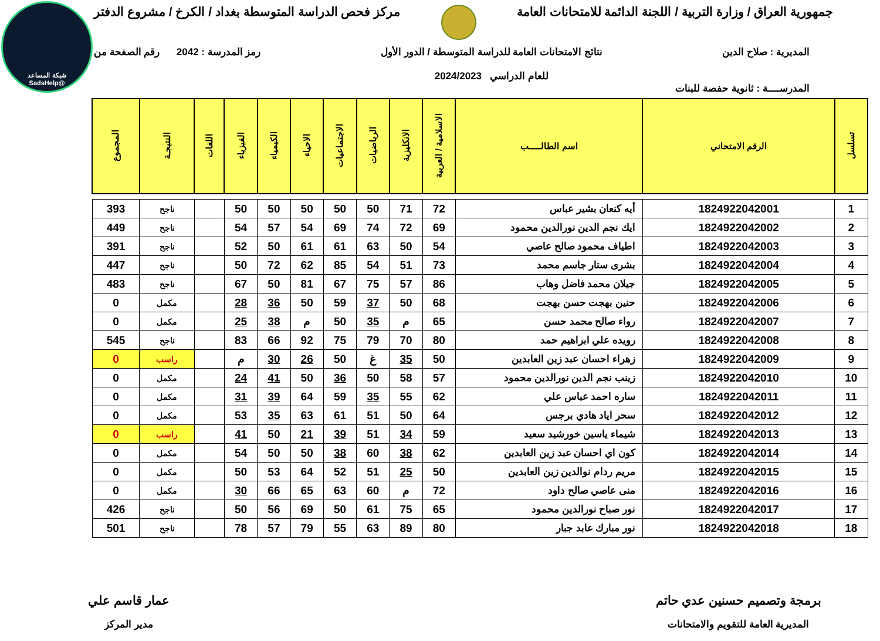شبكة المساعد
@SadsHelp
جمهورية العراق / وزارة التربية / اللجنة الدائمة للامتحانات العامة مركز فحص الدراسة المتوسطة بغداد / الكرخ / مشروع الدفتر
المديرية : صلاح الدين نتائج الامتحانات العامة للدراسة المتوسطة / الدور الأول
للعام الدراسي 2024/2023 رمز المدرسة : 2042 رقم الصفحة من
المدرســــة : ثانوية حفصة للبنات
| تسلسل | الرقم الامتحاني | اسم الطالـــــب | الاسلامية / العربية | الانكليزية | الرياضيات | الاجتماعيات | الاحياء | الكيمياء | الفيزياء | اللغات | النتيجـة | المجموع |
| --- | --- | --- | --- | --- | --- | --- | --- | --- | --- | --- | --- | --- |
| 1 | 1824922042001 | أيه كنعان بشير عباس | 72 | 71 | 50 | 50 | 50 | 50 | 50 | | ناجح | 393 |
| 2 | 1824922042002 | ايك نجم الدين نورالدين محمود | 69 | 72 | 74 | 69 | 54 | 57 | 54 | | ناجح | 449 |
| 3 | 1824922042003 | اطياف محمود صالح عاصي | 54 | 50 | 63 | 61 | 61 | 50 | 52 | | ناجح | 391 |
| 4 | 1824922042004 | بشرى ستار جاسم محمد | 73 | 51 | 54 | 85 | 62 | 72 | 50 | | ناجح | 447 |
| 5 | 1824922042005 | جيلان محمد فاضل وهاب | 86 | 57 | 75 | 67 | 81 | 50 | 67 | | ناجح | 483 |
| 6 | 1824922042006 | حنين بهجت حسن بهجت | 68 | 50 | 37 | 59 | 50 | 36 | 28 | | مكمل | 0 |
| 7 | 1824922042007 | رواء صالح محمد حسن | 65 | م | 35 | 50 | م | 38 | 25 | | مكمل | 0 |
| 8 | 1824922042008 | رويده علي ابراهيم حمد | 80 | 70 | 79 | 75 | 92 | 66 | 83 | | ناجح | 545 |
| 9 | 1824922042009 | زهراء احسان عبد زين العابدين | 50 | 35 | غ | 50 | 26 | 30 | م | | راسب | 0 |
| 10 | 1824922042010 | زينب نجم الدين نورالدين محمود | 57 | 58 | 50 | 36 | 50 | 41 | 24 | | مكمل | 0 |
| 11 | 1824922042011 | ساره احمد عباس علي | 62 | 55 | 35 | 59 | 64 | 39 | 31 | | مكمل | 0 |
| 12 | 1824922042012 | سحر اياد هادي برجس | 64 | 50 | 51 | 61 | 63 | 35 | 53 | | مكمل | 0 |
| 13 | 1824922042013 | شيماء ياسين خورشيد سعيد | 59 | 34 | 51 | 39 | 21 | 50 | 41 | | راسب | 0 |
| 14 | 1824922042014 | كون اي احسان عبد زين العابدين | 62 | 38 | 60 | 38 | 50 | 50 | 54 | | مكمل | 0 |
| 15 | 1824922042015 | مريم ردام نوالدين زين العابدين | 50 | 25 | 51 | 52 | 64 | 53 | 50 | | مكمل | 0 |
| 16 | 1824922042016 | منى عاصي صالح داود | 72 | م | 60 | 63 | 65 | 66 | 30 | | مكمل | 0 |
| 17 | 1824922042017 | نور صباح نورالدين محمود | 65 | 75 | 61 | 50 | 69 | 56 | 50 | | ناجح | 426 |
| 18 | 1824922042018 | نور مبارك عابد جبار | 80 | 89 | 63 | 55 | 79 | 57 | 78 | | ناجح | 501 |
برمجة وتصميم حسنين عدي حاتم
المديرية العامة للتقويم والامتحانات
عمار قاسم علي
مدير المركز